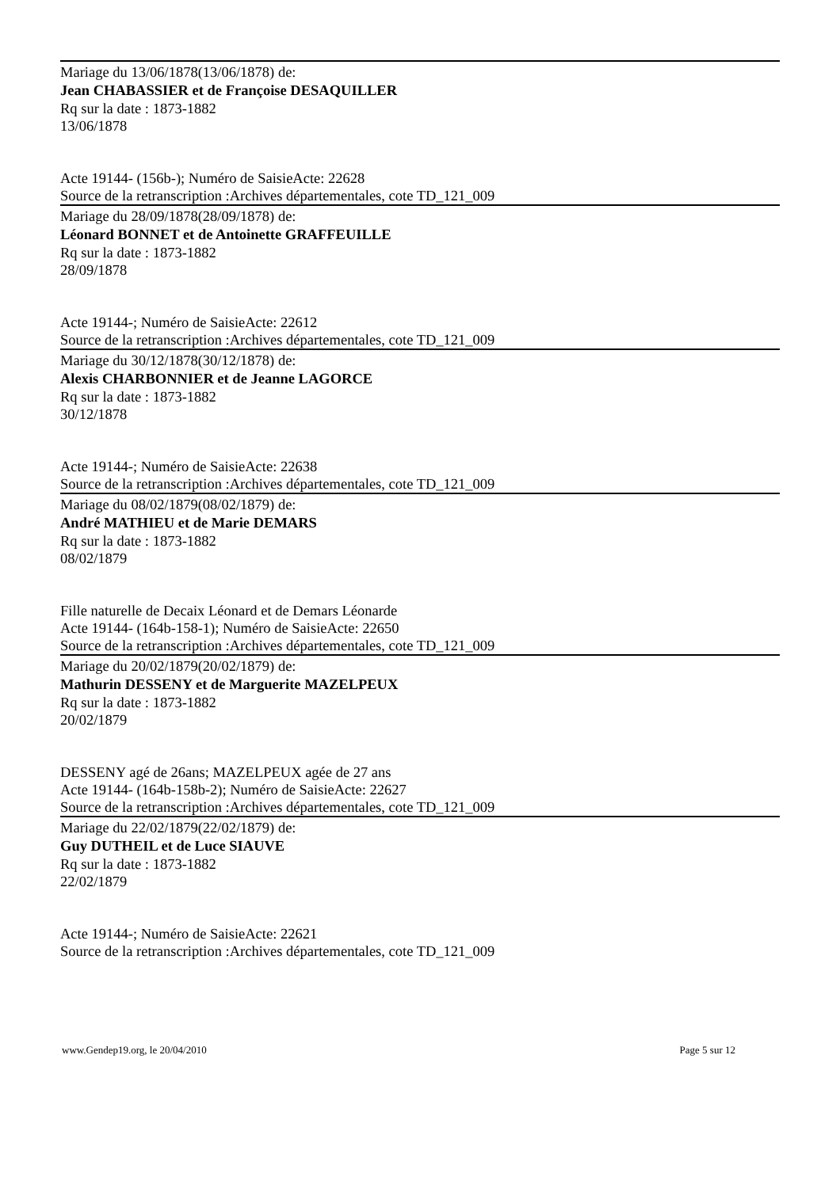Mariage du 13/06/1878(13/06/1878) de:
Jean CHABASSIER et de Françoise DESAQUILLER
Rq sur la date : 1873-1882
13/06/1878
Acte 19144- (156b-); Numéro de SaisieActe: 22628
Source de la retranscription :Archives départementales, cote TD_121_009
Mariage du 28/09/1878(28/09/1878) de:
Léonard BONNET et de Antoinette GRAFFEUILLE
Rq sur la date : 1873-1882
28/09/1878
Acte 19144-; Numéro de SaisieActe: 22612
Source de la retranscription :Archives départementales, cote TD_121_009
Mariage du 30/12/1878(30/12/1878) de:
Alexis CHARBONNIER et de Jeanne LAGORCE
Rq sur la date : 1873-1882
30/12/1878
Acte 19144-; Numéro de SaisieActe: 22638
Source de la retranscription :Archives départementales, cote TD_121_009
Mariage du 08/02/1879(08/02/1879) de:
André MATHIEU et de Marie DEMARS
Rq sur la date : 1873-1882
08/02/1879
Fille naturelle de Decaix Léonard et de Demars Léonarde
Acte 19144- (164b-158-1); Numéro de SaisieActe: 22650
Source de la retranscription :Archives départementales, cote TD_121_009
Mariage du 20/02/1879(20/02/1879) de:
Mathurin DESSENY et de Marguerite MAZELPEUX
Rq sur la date : 1873-1882
20/02/1879
DESSENY agé de 26ans; MAZELPEUX agée de 27 ans
Acte 19144- (164b-158b-2); Numéro de SaisieActe: 22627
Source de la retranscription :Archives départementales, cote TD_121_009
Mariage du 22/02/1879(22/02/1879) de:
Guy DUTHEIL et de Luce SIAUVE
Rq sur la date : 1873-1882
22/02/1879
Acte 19144-; Numéro de SaisieActe: 22621
Source de la retranscription :Archives départementales, cote TD_121_009
www.Gendep19.org, le 20/04/2010 Page 5 sur 12